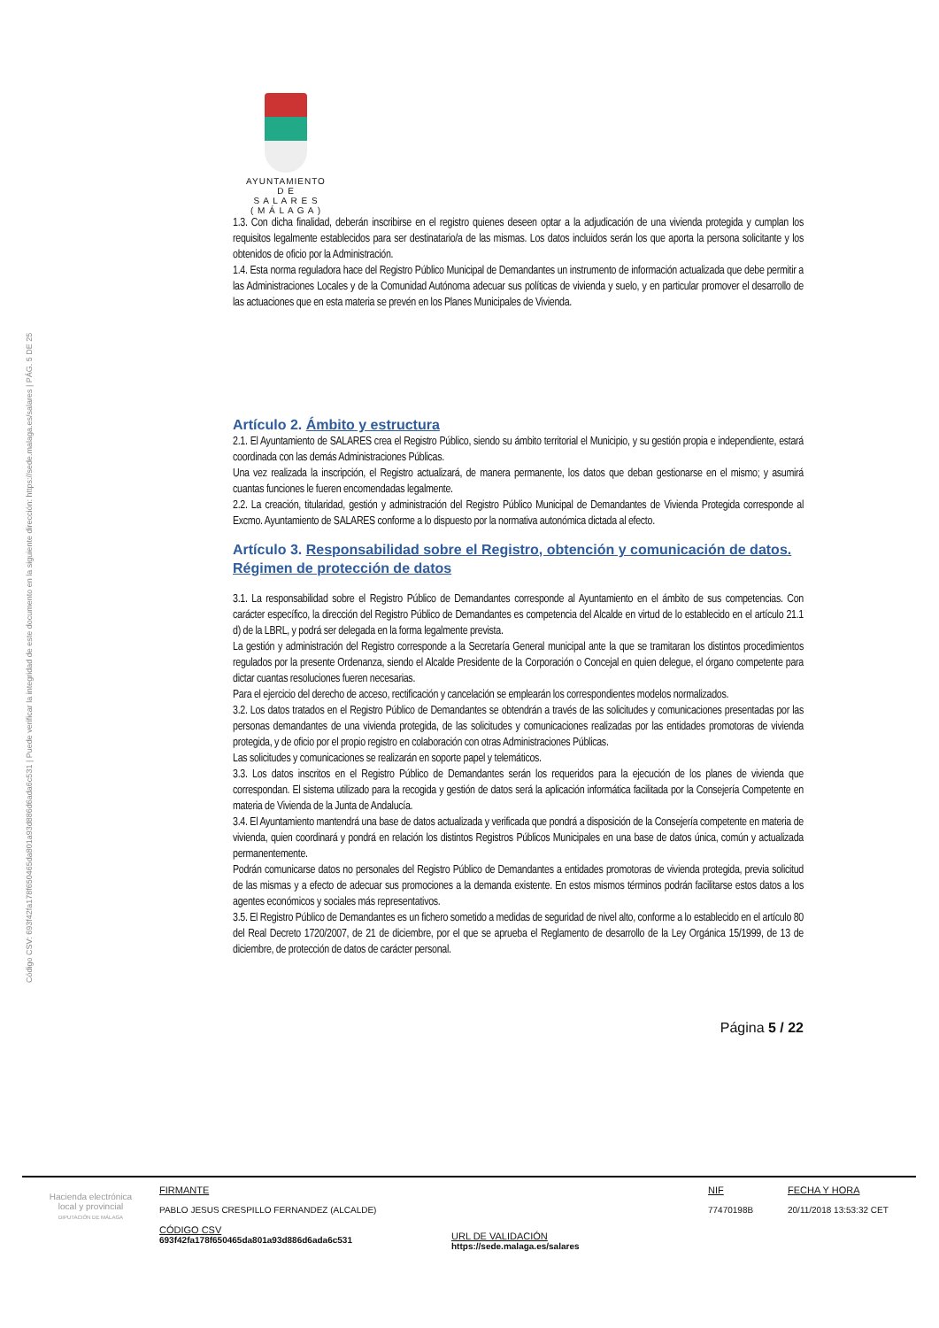Código CSV: 693f42fa178f650465da801a93d886d6ada6c531 | Puede verificar la integridad de este documento en la siguiente dirección: https://sede.malaga.es/salares | PÁG. 5 DE 25
AYUNTAMIENTO
D E
S A L A R E S
( M Á L A G A )
1.3. Con dicha finalidad, deberán inscribirse en el registro quienes deseen optar a la adjudicación de una vivienda protegida y cumplan los requisitos legalmente establecidos para ser destinatario/a de las mismas. Los datos incluidos serán los que aporta la persona solicitante y los obtenidos de oficio por la Administración.
1.4. Esta norma reguladora hace del Registro Público Municipal de Demandantes un instrumento de información actualizada que debe permitir a las Administraciones Locales y de la Comunidad Autónoma adecuar sus políticas de vivienda y suelo, y en particular promover el desarrollo de las actuaciones que en esta materia se prevén en los Planes Municipales de Vivienda.
Artículo 2. Ámbito y estructura
2.1. El Ayuntamiento de SALARES crea el Registro Público, siendo su ámbito territorial el Municipio, y su gestión propia e independiente, estará coordinada con las demás Administraciones Públicas.
Una vez realizada la inscripción, el Registro actualizará, de manera permanente, los datos que deban gestionarse en el mismo; y asumirá cuantas funciones le fueren encomendadas legalmente.
2.2. La creación, titularidad, gestión y administración del Registro Público Municipal de Demandantes de Vivienda Protegida corresponde al Excmo. Ayuntamiento de SALARES conforme a lo dispuesto por la normativa autonómica dictada al efecto.
Artículo 3. Responsabilidad sobre el Registro, obtención y comunicación de datos. Régimen de protección de datos
3.1. La responsabilidad sobre el Registro Público de Demandantes corresponde al Ayuntamiento en el ámbito de sus competencias. Con carácter específico, la dirección del Registro Público de Demandantes es competencia del Alcalde en virtud de lo establecido en el artículo 21.1 d) de la LBRL, y podrá ser delegada en la forma legalmente prevista.
La gestión y administración del Registro corresponde a la Secretaría General municipal ante la que se tramitaran los distintos procedimientos regulados por la presente Ordenanza, siendo el Alcalde Presidente de la Corporación o Concejal en quien delegue, el órgano competente para dictar cuantas resoluciones fueren necesarias.
Para el ejercicio del derecho de acceso, rectificación y cancelación se emplearán los correspondientes modelos normalizados.
3.2. Los datos tratados en el Registro Público de Demandantes se obtendrán a través de las solicitudes y comunicaciones presentadas por las personas demandantes de una vivienda protegida, de las solicitudes y comunicaciones realizadas por las entidades promotoras de vivienda protegida, y de oficio por el propio registro en colaboración con otras Administraciones Públicas.
Las solicitudes y comunicaciones se realizarán en soporte papel y telemáticos.
3.3. Los datos inscritos en el Registro Público de Demandantes serán los requeridos para la ejecución de los planes de vivienda que correspondan. El sistema utilizado para la recogida y gestión de datos será la aplicación informática facilitada por la Consejería Competente en materia de Vivienda de la Junta de Andalucía.
3.4. El Ayuntamiento mantendrá una base de datos actualizada y verificada que pondrá a disposición de la Consejería competente en materia de vivienda, quien coordinará y pondrá en relación los distintos Registros Públicos Municipales en una base de datos única, común y actualizada permanentemente.
Podrán comunicarse datos no personales del Registro Público de Demandantes a entidades promotoras de vivienda protegida, previa solicitud de las mismas y a efecto de adecuar sus promociones a la demanda existente. En estos mismos términos podrán facilitarse estos datos a los agentes económicos y sociales más representativos.
3.5. El Registro Público de Demandantes es un fichero sometido a medidas de seguridad de nivel alto, conforme a lo establecido en el artículo 80 del Real Decreto 1720/2007, de 21 de diciembre, por el que se aprueba el Reglamento de desarrollo de la Ley Orgánica 15/1999, de 13 de diciembre, de protección de datos de carácter personal.
Página 5 / 22
Hacienda electrónica
local y provincial
DIPUTACIÓN DE MÁLAGA
FIRMANTE
PABLO JESUS CRESPILLO FERNANDEZ (ALCALDE)
CÓDIGO CSV
693f42fa178f650465da801a93d886d6ada6c531
URL DE VALIDACIÓN
https://sede.malaga.es/salares
NIF
77470198B
FECHA Y HORA
20/11/2018 13:53:32 CET